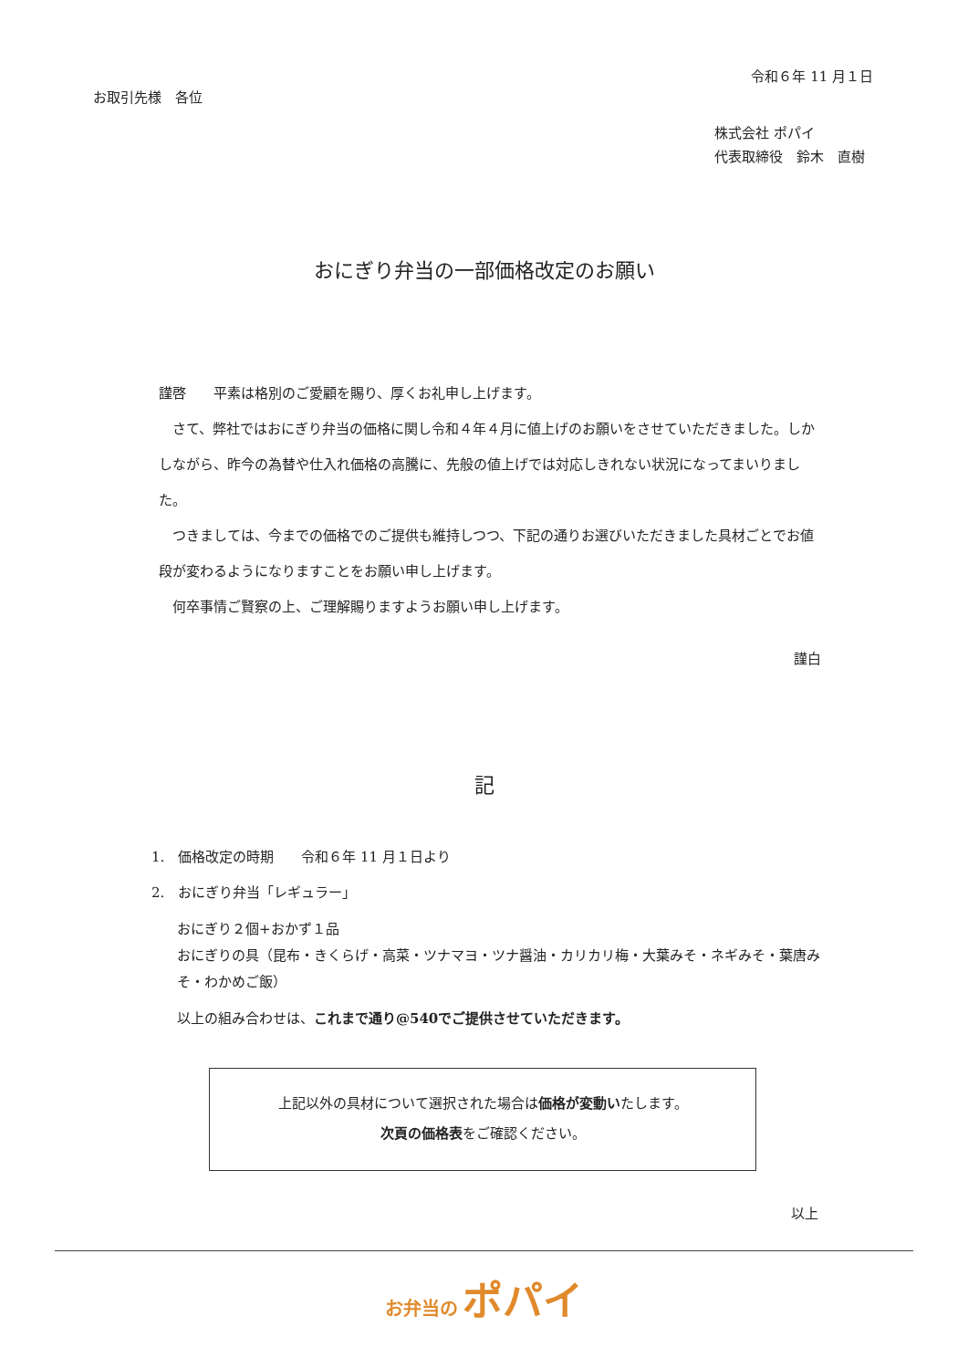令和６年 11 月１日
お取引先様　各位
株式会社 ポパイ
代表取締役　鈴木　直樹
おにぎり弁当の一部価格改定のお願い
謹啓　　平素は格別のご愛顧を賜り、厚くお礼申し上げます。
　さて、弊社ではおにぎり弁当の価格に関し令和４年４月に値上げのお願いをさせていただきました。しかしながら、昨今の為替や仕入れ価格の高騰に、先般の値上げでは対応しきれない状況になってまいりました。
　つきましては、今までの価格でのご提供も維持しつつ、下記の通りお選びいただきました具材ごとでお値段が変わるようになりますことをお願い申し上げます。
　何卒事情ご賢察の上、ご理解賜りますようお願い申し上げます。
謹白
記
1.　価格改定の時期　　令和６年 11 月１日より
2.　おにぎり弁当「レギュラー」
おにぎり２個+おかず１品
おにぎりの具（昆布・きくらげ・高菜・ツナマヨ・ツナ醤油・カリカリ梅・大葉みそ・ネギみそ・葉唐みそ・わかめご飯）
以上の組み合わせは、これまで通り@540でご提供させていただきます。
上記以外の具材について選択された場合は価格が変動いたします。
次頁の価格表をご確認ください。
以上
お弁当の ポパイ